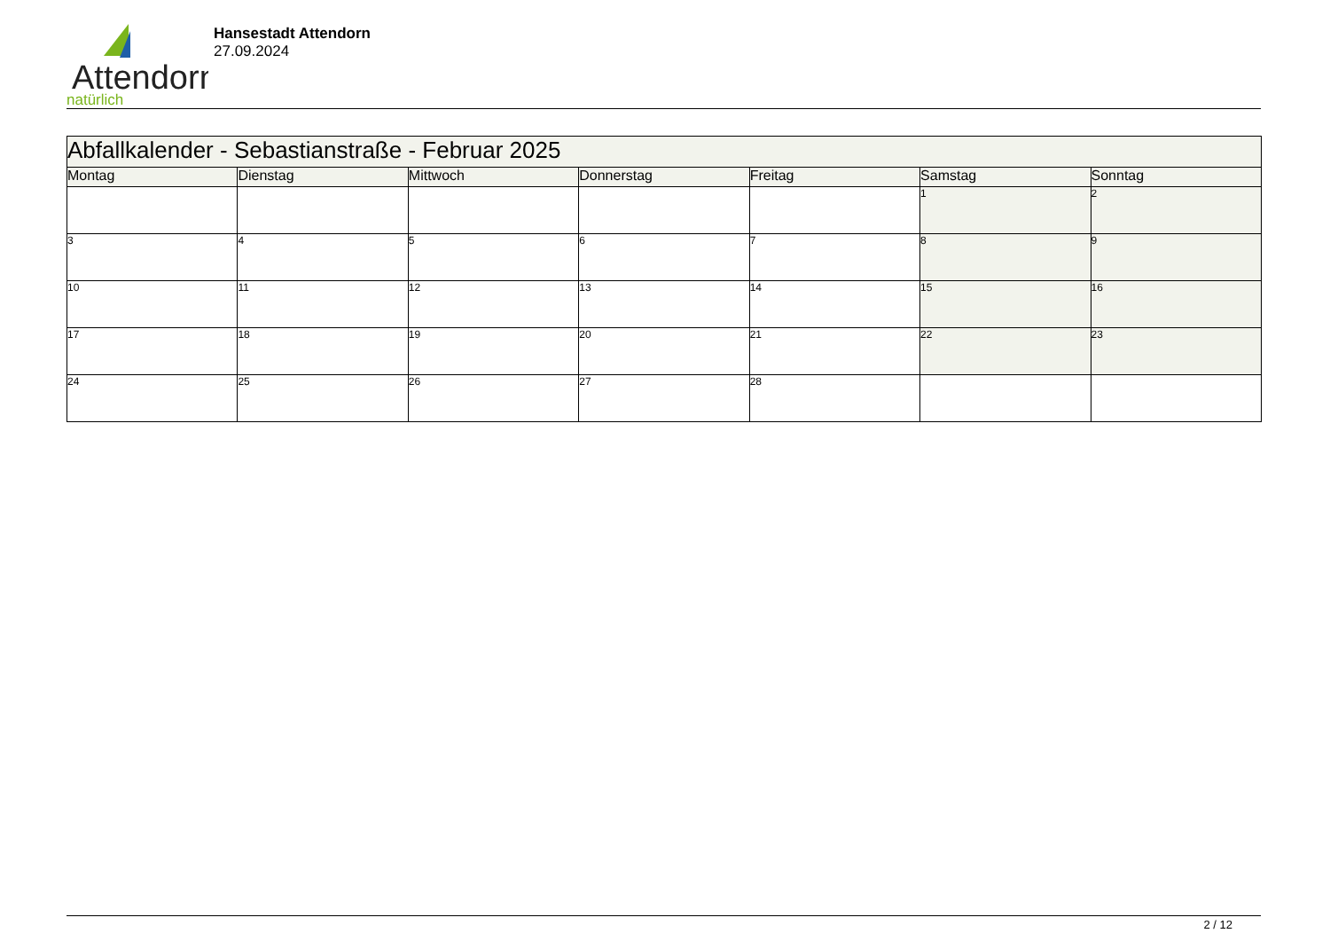Attendorn
natürlich
Hansestadt Attendorn
27.09.2024
| Abfallkalender - Sebastianstraße - Februar 2025 | | | | | | |
| Montag | Dienstag | Mittwoch | Donnerstag | Freitag | Samstag | Sonntag |
| | | | | | 1 | 2 |
| 3 | 4 | 5 | 6 | 7 | 8 | 9 |
| 10 | 11 | 12 | 13 | 14 | 15 | 16 |
| 17 | 18 | 19 | 20 | 21 | 22 | 23 |
| 24 | 25 | 26 | 27 | 28 | | |
2 / 12